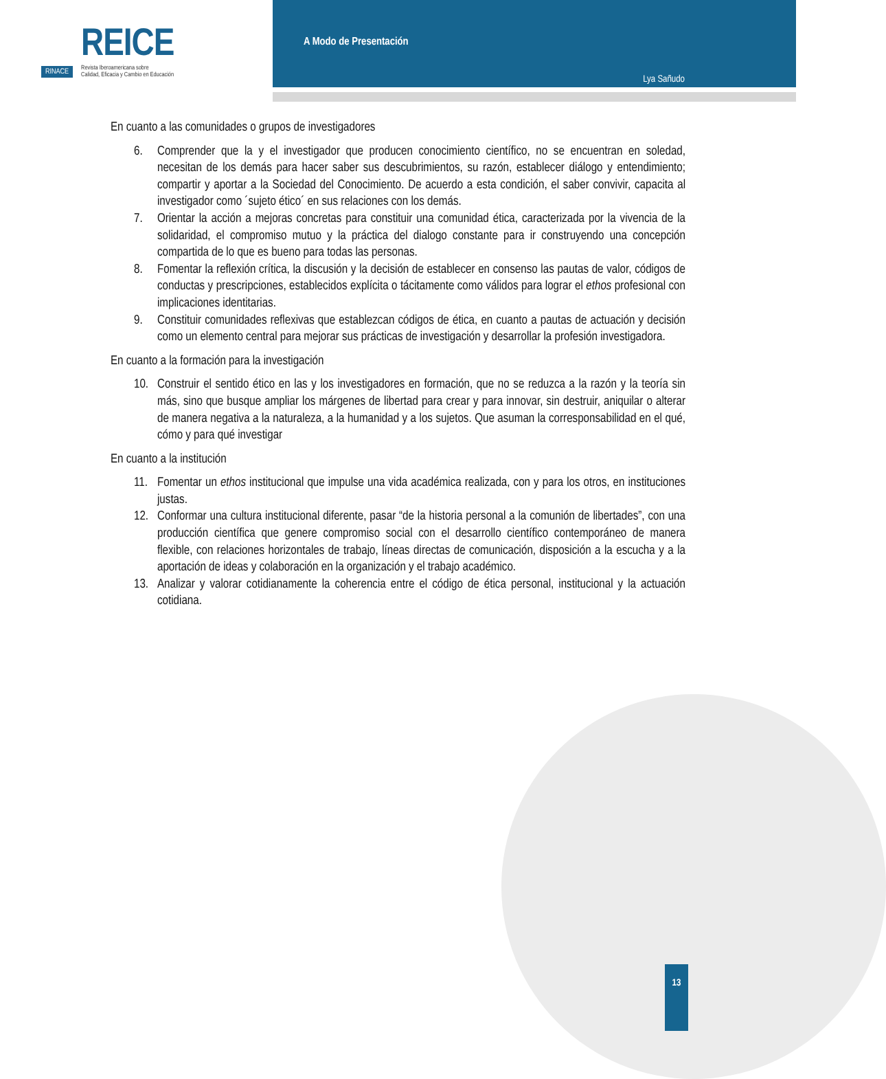REICE
RINACE Revista Iberoamericana sobre
Calidad, Eficacia y Cambio en Educación
A Modo de Presentación
Lya Sañudo
En cuanto a las comunidades o grupos de investigadores
6. Comprender que la y el investigador que producen conocimiento científico, no se encuentran en soledad, necesitan de los demás para hacer saber sus descubrimientos, su razón, establecer diálogo y entendimiento; compartir y aportar a la Sociedad del Conocimiento. De acuerdo a esta condición, el saber convivir, capacita al investigador como ´sujeto ético´ en sus relaciones con los demás.
7. Orientar la acción a mejoras concretas para constituir una comunidad ética, caracterizada por la vivencia de la solidaridad, el compromiso mutuo y la práctica del dialogo constante para ir construyendo una concepción compartida de lo que es bueno para todas las personas.
8. Fomentar la reflexión crítica, la discusión y la decisión de establecer en consenso las pautas de valor, códigos de conductas y prescripciones, establecidos explícita o tácitamente como válidos para lograr el ethos profesional con implicaciones identitarias.
9. Constituir comunidades reflexivas que establezcan códigos de ética, en cuanto a pautas de actuación y decisión como un elemento central para mejorar sus prácticas de investigación y desarrollar la profesión investigadora.
En cuanto a la formación para la investigación
10. Construir el sentido ético en las y los investigadores en formación, que no se reduzca a la razón y la teoría sin más, sino que busque ampliar los márgenes de libertad para crear y para innovar, sin destruir, aniquilar o alterar de manera negativa a la naturaleza, a la humanidad y a los sujetos. Que asuman la corresponsabilidad en el qué, cómo y para qué investigar
En cuanto a la institución
11. Fomentar un ethos institucional que impulse una vida académica realizada, con y para los otros, en instituciones justas.
12. Conformar una cultura institucional diferente, pasar “de la historia personal a la comunión de libertades”, con una producción científica que genere compromiso social con el desarrollo científico contemporáneo de manera flexible, con relaciones horizontales de trabajo, líneas directas de comunicación, disposición a la escucha y a la aportación de ideas y colaboración en la organización y el trabajo académico.
13. Analizar y valorar cotidianamente la coherencia entre el código de ética personal, institucional y la actuación cotidiana.
13